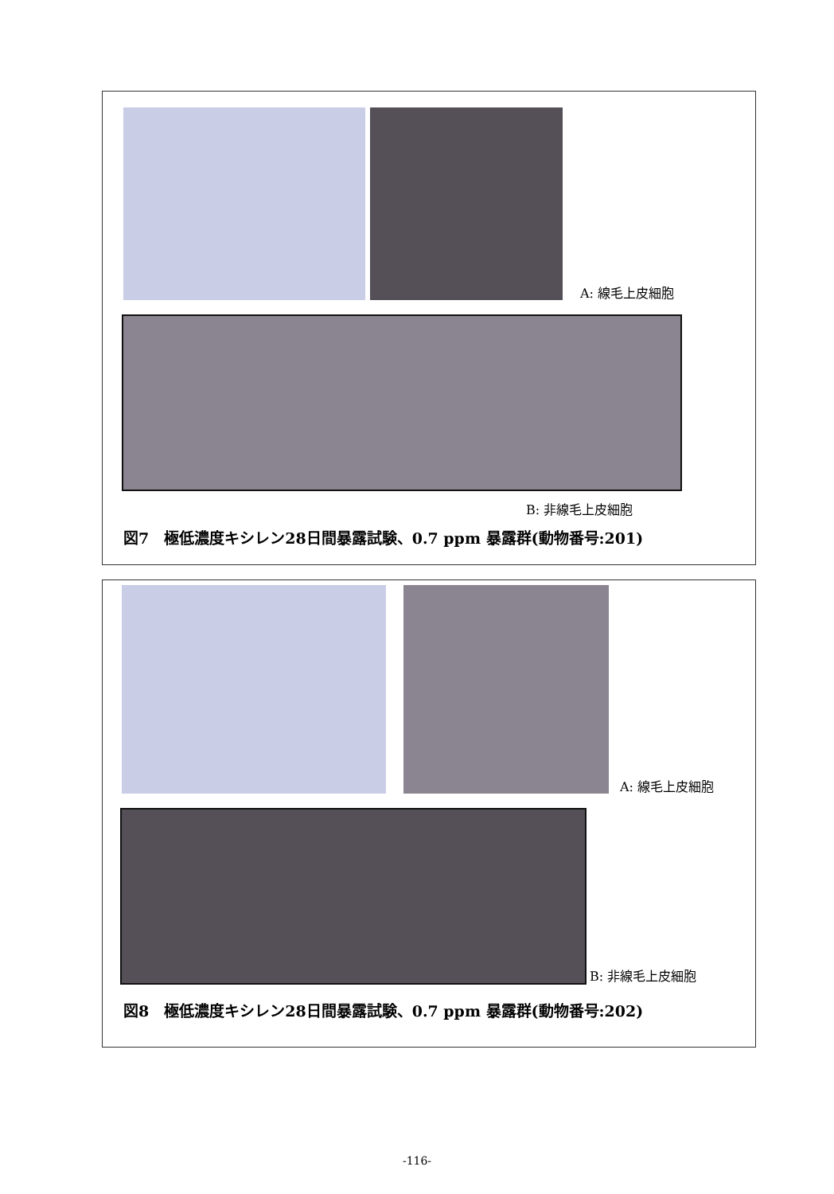A: 線毛上皮細胞
B: 非線毛上皮細胞
図7　極低濃度キシレン28日間暴露試験、0.7 ppm 暴露群(動物番号:201)
A: 線毛上皮細胞
B: 非線毛上皮細胞
図8　極低濃度キシレン28日間暴露試験、0.7 ppm 暴露群(動物番号:202)
-116-